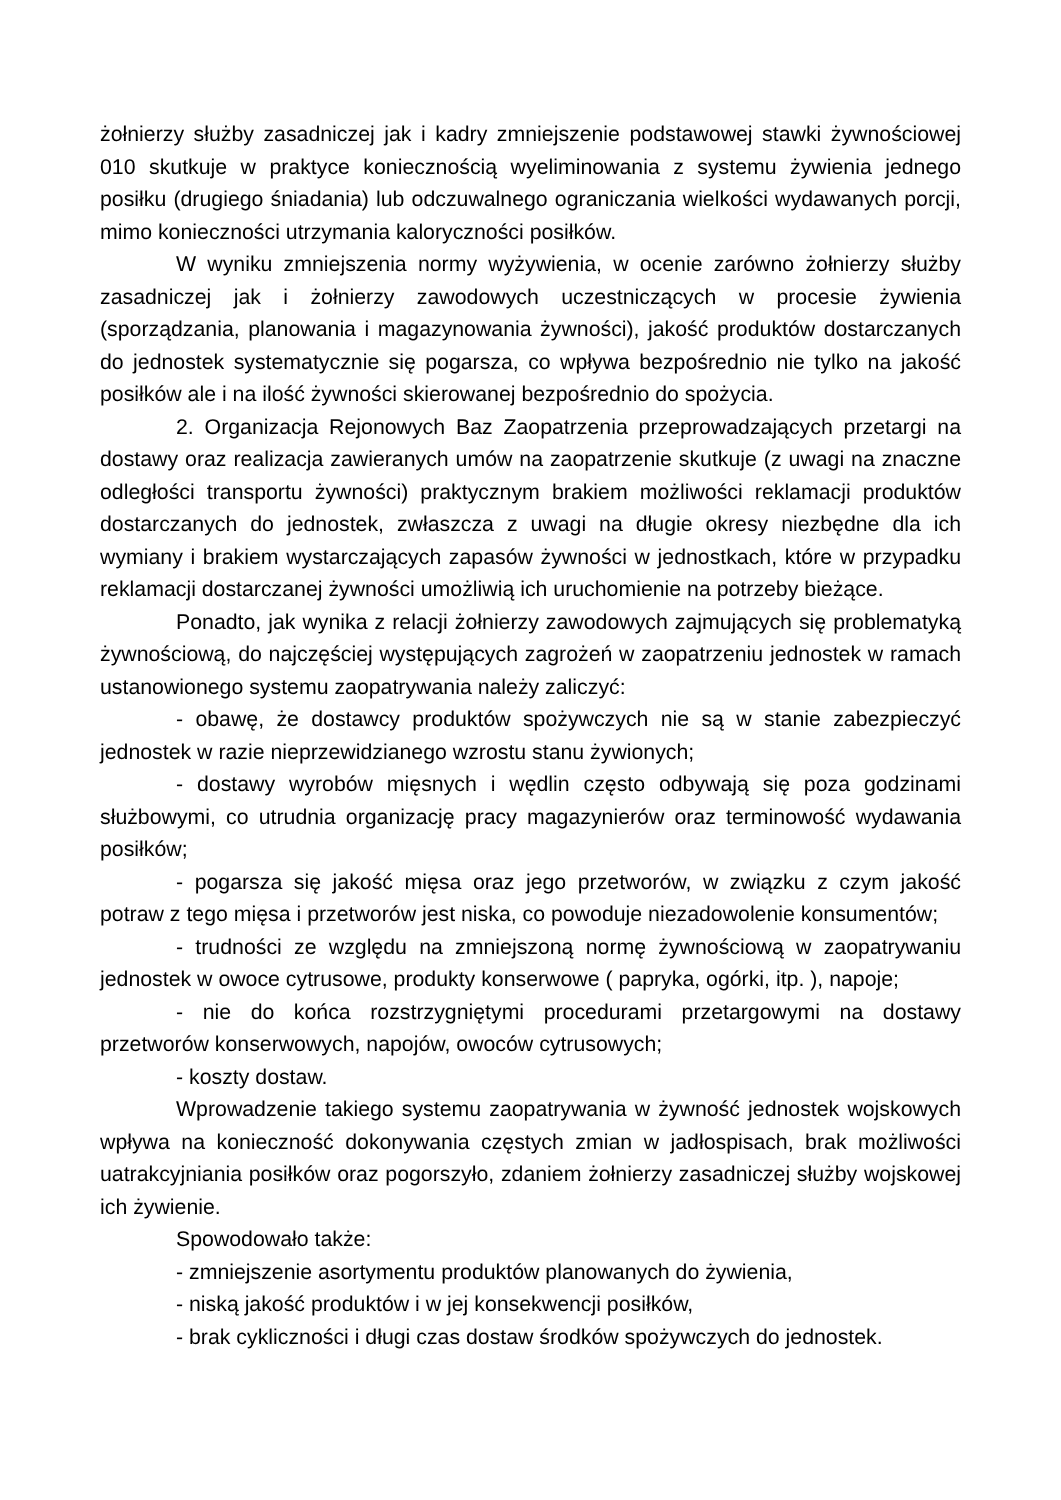żołnierzy służby zasadniczej jak i kadry zmniejszenie podstawowej stawki żywnościowej 010 skutkuje w praktyce koniecznością wyeliminowania z systemu żywienia jednego posiłku (drugiego śniadania) lub odczuwalnego ograniczania wielkości wydawanych porcji, mimo konieczności utrzymania kaloryczności posiłków.
W wyniku zmniejszenia normy wyżywienia, w ocenie zarówno żołnierzy służby zasadniczej jak i żołnierzy zawodowych uczestniczących w procesie żywienia (sporządzania, planowania i magazynowania żywności), jakość produktów dostarczanych do jednostek systematycznie się pogarsza, co wpływa bezpośrednio nie tylko na jakość posiłków ale i na ilość żywności skierowanej bezpośrednio do spożycia.
2. Organizacja Rejonowych Baz Zaopatrzenia przeprowadzających przetargi na dostawy oraz realizacja zawieranych umów na zaopatrzenie skutkuje (z uwagi na znaczne odległości transportu żywności) praktycznym brakiem możliwości reklamacji produktów dostarczanych do jednostek, zwłaszcza z uwagi na długie okresy niezbędne dla ich wymiany i brakiem wystarczających zapasów żywności w jednostkach, które w przypadku reklamacji dostarczanej żywności umożliwią ich uruchomienie na potrzeby bieżące.
Ponadto, jak wynika z relacji żołnierzy zawodowych zajmujących się problematyką żywnościową, do najczęściej występujących zagrożeń w zaopatrzeniu jednostek w ramach ustanowionego systemu zaopatrywania należy zaliczyć:
- obawę, że dostawcy produktów spożywczych nie są w stanie zabezpieczyć jednostek w razie nieprzewidzianego wzrostu stanu żywionych;
- dostawy wyrobów mięsnych i wędlin często odbywają się poza godzinami służbowymi, co utrudnia organizację pracy magazynierów oraz terminowość wydawania posiłków;
- pogarsza się jakość mięsa oraz jego przetworów, w związku z czym jakość potraw z tego mięsa i przetworów jest niska, co powoduje niezadowolenie konsumentów;
- trudności ze względu na zmniejszoną normę żywnościową w zaopatrywaniu jednostek w owoce cytrusowe, produkty konserwowe ( papryka, ogórki, itp. ), napoje;
- nie do końca rozstrzygniętymi procedurami przetargowymi na dostawy przetworów konserwowych, napojów, owoców cytrusowych;
- koszty dostaw.
Wprowadzenie takiego systemu zaopatrywania w żywność jednostek wojskowych wpływa na konieczność dokonywania częstych zmian w jadłospisach, brak możliwości uatrakcyjniania posiłków oraz pogorszyło, zdaniem żołnierzy zasadniczej służby wojskowej ich żywienie.
Spowodowało także:
- zmniejszenie asortymentu produktów planowanych do żywienia,
- niską jakość produktów i w jej konsekwencji posiłków,
- brak cykliczności i długi czas dostaw środków spożywczych do jednostek.